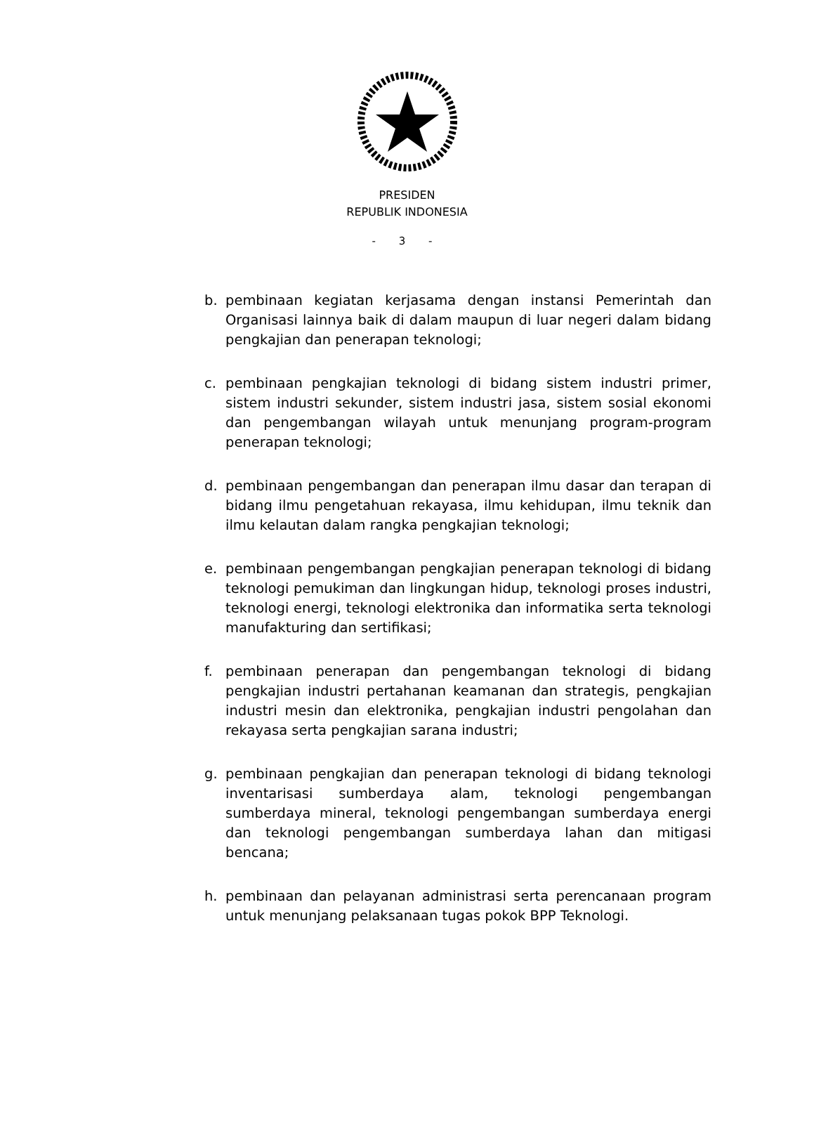PRESIDEN
REPUBLIK INDONESIA
- 3 -
b. pembinaan kegiatan kerjasama dengan instansi Pemerintah dan Organisasi lainnya baik di dalam maupun di luar negeri dalam bidang pengkajian dan penerapan teknologi;
c. pembinaan pengkajian teknologi di bidang sistem industri primer, sistem industri sekunder, sistem industri jasa, sistem sosial ekonomi dan pengembangan wilayah untuk menunjang program-program penerapan teknologi;
d. pembinaan pengembangan dan penerapan ilmu dasar dan terapan di bidang ilmu pengetahuan rekayasa, ilmu kehidupan, ilmu teknik dan ilmu kelautan dalam rangka pengkajian teknologi;
e. pembinaan pengembangan pengkajian penerapan teknologi di bidang teknologi pemukiman dan lingkungan hidup, teknologi proses industri, teknologi energi, teknologi elektronika dan informatika serta teknologi manufakturing dan sertifikasi;
f. pembinaan penerapan dan pengembangan teknologi di bidang pengkajian industri pertahanan keamanan dan strategis, pengkajian industri mesin dan elektronika, pengkajian industri pengolahan dan rekayasa serta pengkajian sarana industri;
g. pembinaan pengkajian dan penerapan teknologi di bidang teknologi inventarisasi sumberdaya alam, teknologi pengembangan sumberdaya mineral, teknologi pengembangan sumberdaya energi dan teknologi pengembangan sumberdaya lahan dan mitigasi bencana;
h. pembinaan dan pelayanan administrasi serta perencanaan program untuk menunjang pelaksanaan tugas pokok BPP Teknologi.